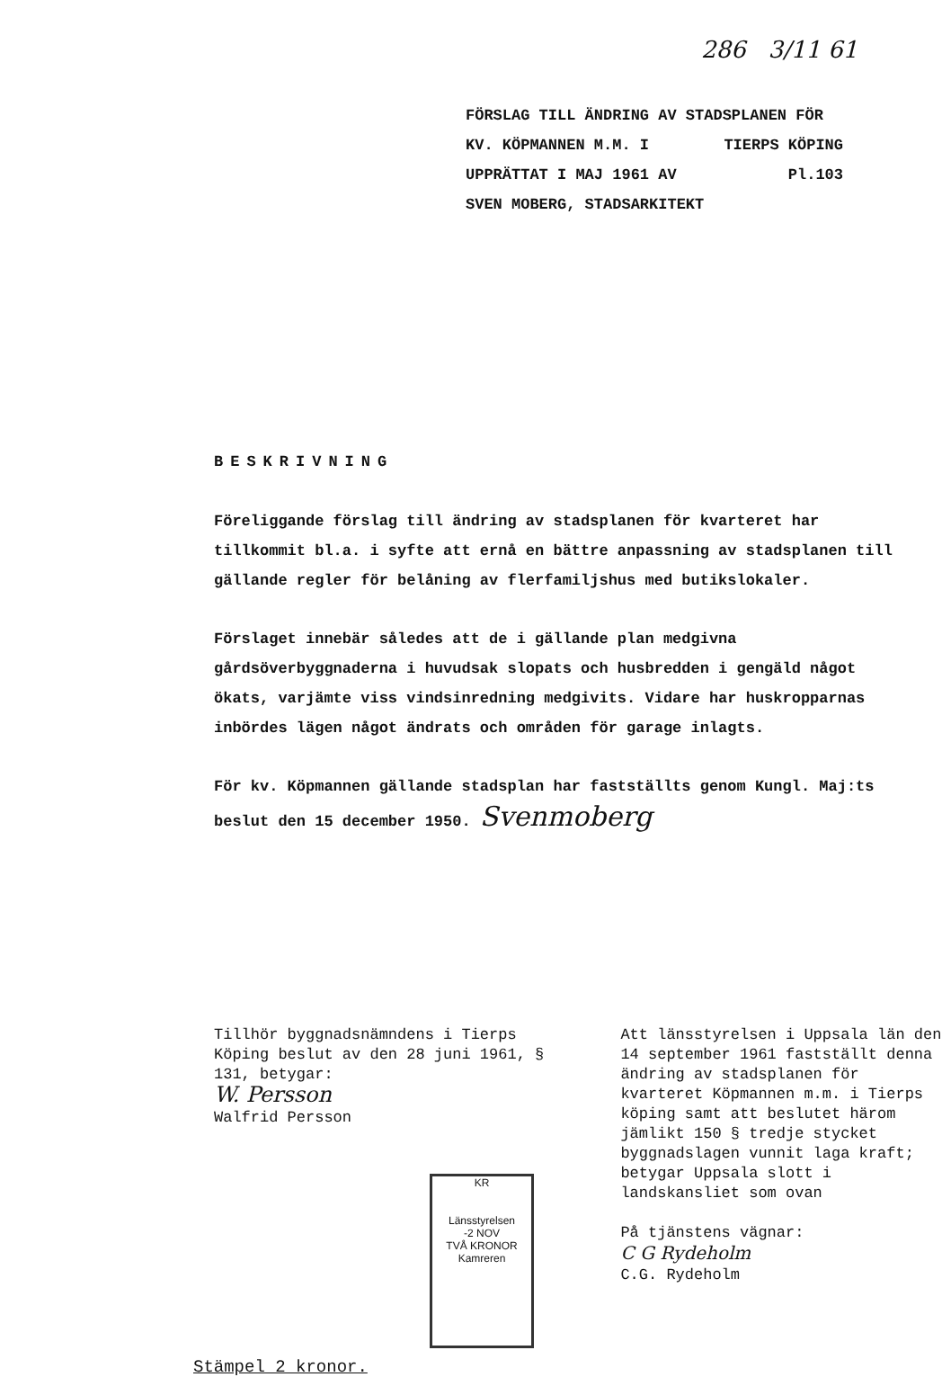286 3/11 61
FÖRSLAG TILL ÄNDRING AV STADSPLANEN FÖR
KV. KÖPMANNEN M.M. I TIERPS KÖPING
UPPRÄTTAT I MAJ 1961 AV Pl.103
SVEN MOBERG, STADSARKITEKT
BESKRIVNING
Föreliggande förslag till ändring av stadsplanen för kvarteret har tillkommit bl.a. i syfte att ernå en bättre anpassning av stadsplanen till gällande regler för belåning av flerfamiljshus med butikslokaler.
Förslaget innebär således att de i gällande plan medgivna gårdsöverbyggnaderna i huvudsak slopats och husbredden i gengäld något ökats, varjämte viss vindsinredning medgivits. Vidare har huskropparnas inbördes lägen något ändrats och områden för garage inlagts.
För kv. Köpmannen gällande stadsplan har fastställts genom Kungl. Maj:ts beslut den 15 december 1950. Svenmoberg
Tillhör byggnadsnämndens i Tierps Köping beslut av den 28 juni 1961, § 131, betygar:
W. Persson
Walfrid Persson
Att länsstyrelsen i Uppsala län den 14 september 1961 fastställt denna ändring av stadsplanen för kvarteret Köpmannen m.m. i Tierps köping samt att beslutet härom jämlikt 150 § tredje stycket byggnadslagen vunnit laga kraft; betygar Uppsala slott i landskansliet som ovan
På tjänstens vägnar:
C G Rydeholm
C.G. Rydeholm
Stämpel 2 kronor.
KR
Länsstyrelsen
-2 NOV
TVÅ KRONOR
Kamreren